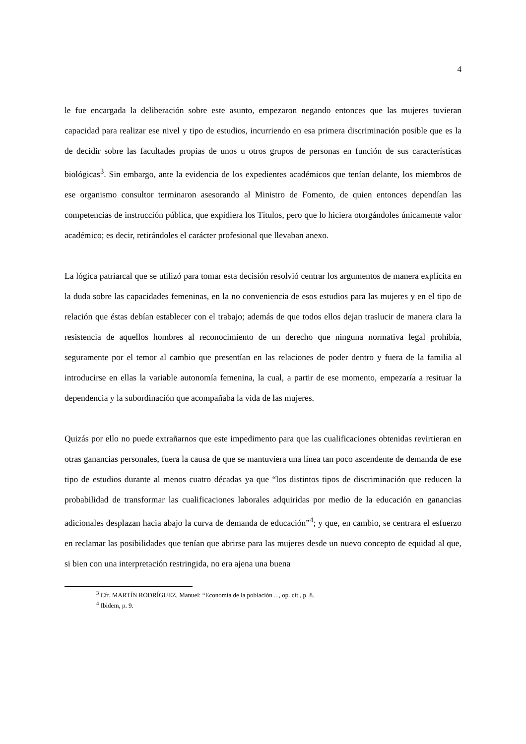4
le fue encargada la deliberación sobre este asunto, empezaron negando entonces que las mujeres tuvieran capacidad para realizar ese nivel y tipo de estudios, incurriendo en esa primera discriminación posible que es la de decidir sobre las facultades propias de unos u otros grupos de personas en función de sus características biológicas<sup>3</sup>. Sin embargo, ante la evidencia de los expedientes académicos que tenían delante, los miembros de ese organismo consultor terminaron asesorando al Ministro de Fomento, de quien entonces dependían las competencias de instrucción pública, que expidiera los Títulos, pero que lo hiciera otorgándoles únicamente valor académico; es decir, retirándoles el carácter profesional que llevaban anexo.
La lógica patriarcal que se utilizó para tomar esta decisión resolvió centrar los argumentos de manera explícita en la duda sobre las capacidades femeninas, en la no conveniencia de esos estudios para las mujeres y en el tipo de relación que éstas debían establecer con el trabajo; además de que todos ellos dejan traslucir de manera clara la resistencia de aquellos hombres al reconocimiento de un derecho que ninguna normativa legal prohibía, seguramente por el temor al cambio que presentían en las relaciones de poder dentro y fuera de la familia al introducirse en ellas la variable autonomía femenina, la cual, a partir de ese momento, empezaría a resituar la dependencia y la subordinación que acompañaba la vida de las mujeres.
Quizás por ello no puede extrañarnos que este impedimento para que las cualificaciones obtenidas revirtieran en otras ganancias personales, fuera la causa de que se mantuviera una línea tan poco ascendente de demanda de ese tipo de estudios durante al menos cuatro décadas ya que “los distintos tipos de discriminación que reducen la probabilidad de transformar las cualificaciones laborales adquiridas por medio de la educación en ganancias adicionales desplazan hacia abajo la curva de demanda de educación”<sup>4</sup>; y que, en cambio, se centrara el esfuerzo en reclamar las posibilidades que tenían que abrirse para las mujeres desde un nuevo concepto de equidad al que, si bien con una interpretación restringida, no era ajena una buena
<sup>3</sup> Cfr. MARTÍN RODRÍGUEZ, Manuel: “Economía de la población ..., op. cit., p. 8.
<sup>4</sup> Ibidem, p. 9.